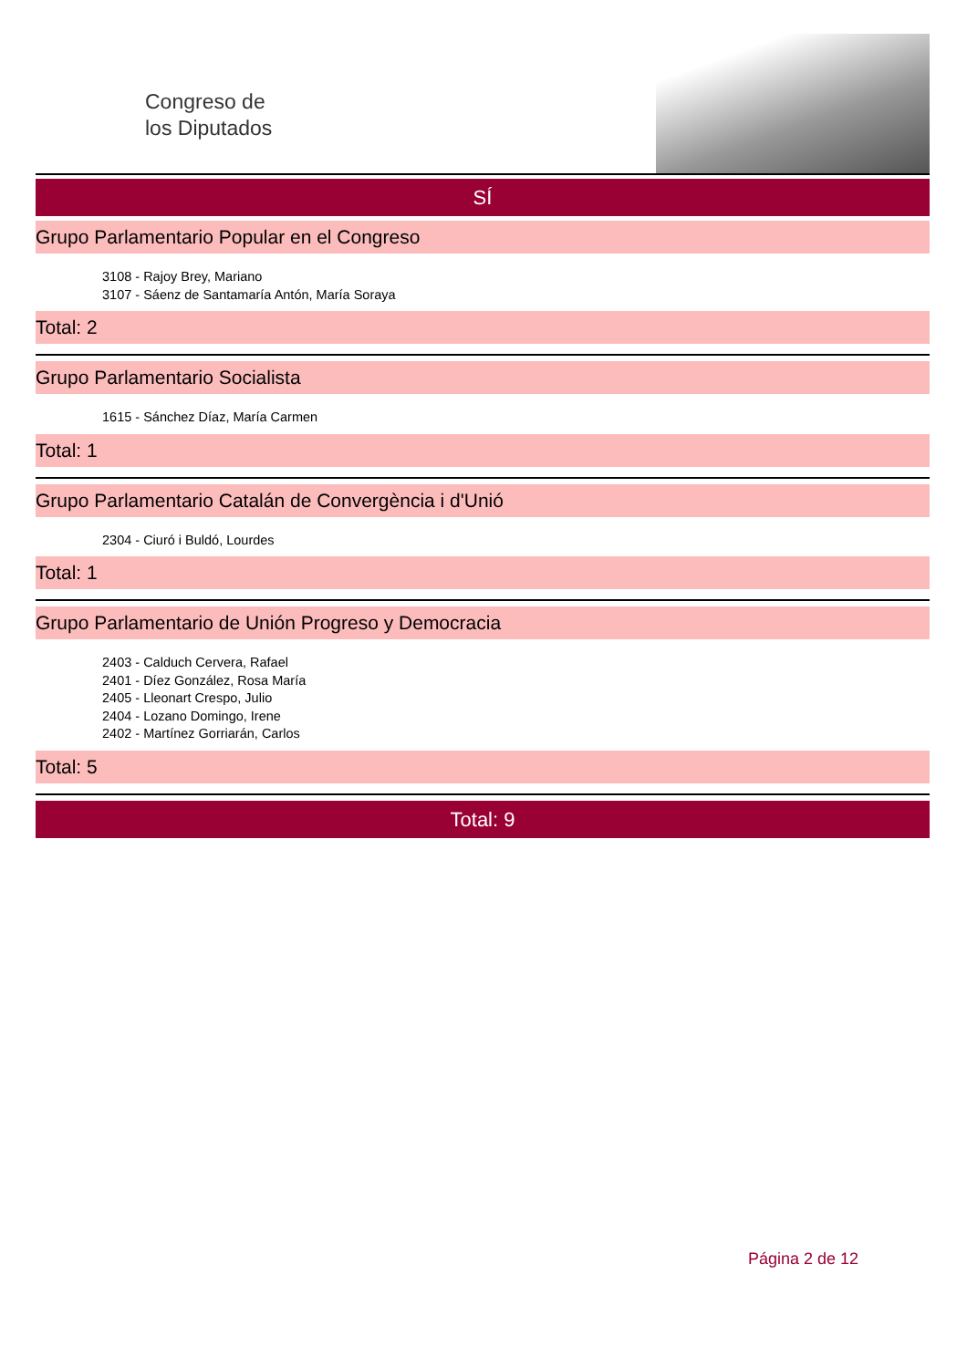Congreso de
los Diputados
SÍ
Grupo Parlamentario Popular en el Congreso
3108 - Rajoy Brey, Mariano
3107 - Sáenz de Santamaría Antón, María Soraya
Total: 2
Grupo Parlamentario Socialista
1615 - Sánchez Díaz, María Carmen
Total: 1
Grupo Parlamentario Catalán de Convergència i d'Unió
2304 - Ciuró i Buldó, Lourdes
Total: 1
Grupo Parlamentario de Unión Progreso y Democracia
2403 - Calduch Cervera, Rafael
2401 - Díez González, Rosa María
2405 - Lleonart Crespo, Julio
2404 - Lozano Domingo, Irene
2402 - Martínez Gorriarán, Carlos
Total: 5
Total: 9
Página 2 de 12